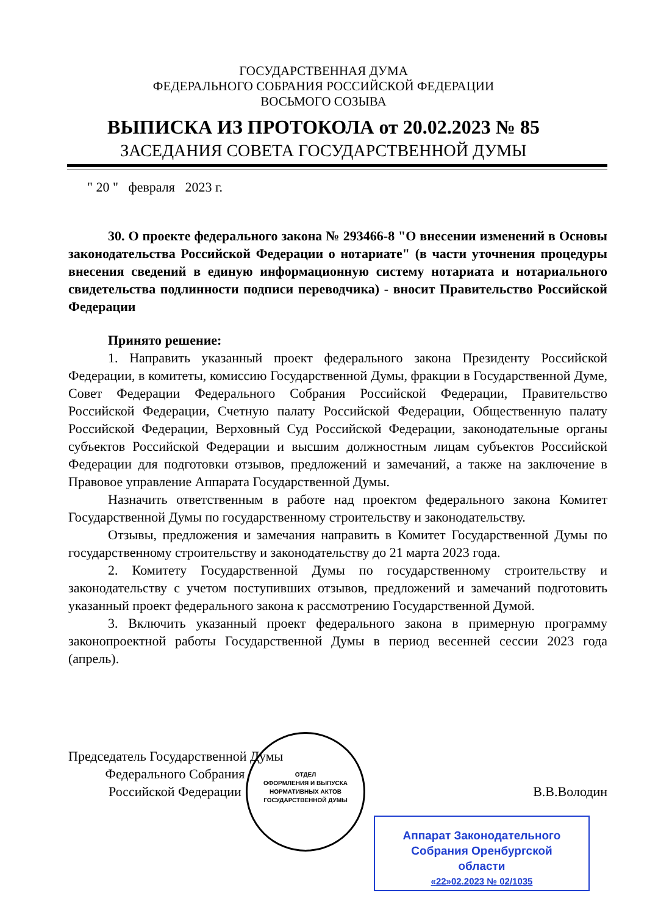ГОСУДАРСТВЕННАЯ ДУМА
ФЕДЕРАЛЬНОГО СОБРАНИЯ РОССИЙСКОЙ ФЕДЕРАЦИИ
ВОСЬМОГО СОЗЫВА
ВЫПИСКА ИЗ ПРОТОКОЛА от 20.02.2023 № 85
ЗАСЕДАНИЯ СОВЕТА ГОСУДАРСТВЕННОЙ ДУМЫ
" 20 " февраля 2023 г.
30. О проекте федерального закона № 293466-8 "О внесении изменений в Основы законодательства Российской Федерации о нотариате" (в части уточнения процедуры внесения сведений в единую информационную систему нотариата и нотариального свидетельства подлинности подписи переводчика) - вносит Правительство Российской Федерации
Принято решение:
1. Направить указанный проект федерального закона Президенту Российской Федерации, в комитеты, комиссию Государственной Думы, фракции в Государственной Думе, Совет Федерации Федерального Собрания Российской Федерации, Правительство Российской Федерации, Счетную палату Российской Федерации, Общественную палату Российской Федерации, Верховный Суд Российской Федерации, законодательные органы субъектов Российской Федерации и высшим должностным лицам субъектов Российской Федерации для подготовки отзывов, предложений и замечаний, а также на заключение в Правовое управление Аппарата Государственной Думы.
Назначить ответственным в работе над проектом федерального закона Комитет Государственной Думы по государственному строительству и законодательству.
Отзывы, предложения и замечания направить в Комитет Государственной Думы по государственному строительству и законодательству до 21 марта 2023 года.
2. Комитету Государственной Думы по государственному строительству и законодательству с учетом поступивших отзывов, предложений и замечаний подготовить указанный проект федерального закона к рассмотрению Государственной Думой.
3. Включить указанный проект федерального закона в примерную программу законопроектной работы Государственной Думы в период весенней сессии 2023 года (апрель).
Председатель Государственной Думы
Федерального Собрания
Российской Федерации В.В.Володин
ОТДЕЛ
ОФОРМЛЕНИЯ И ВЫПУСКА
НОРМАТИВНЫХ АКТОВ
ГОСУДАРСТВЕННОЙ ДУМЫ
Аппарат Законодательного
Собрания Оренбургской
области
«22»02.2023 № 02/1035